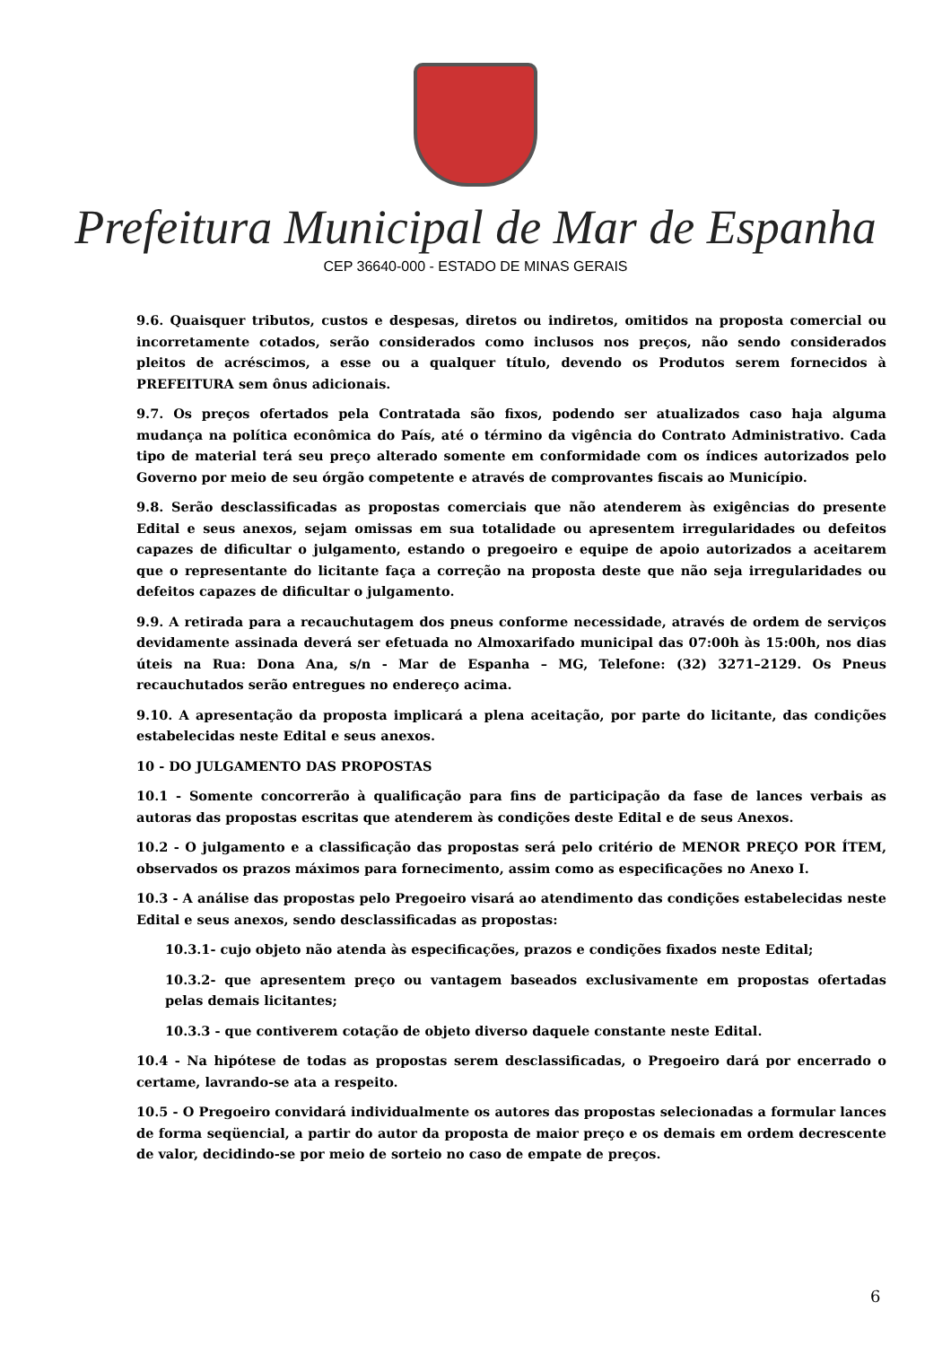Prefeitura Municipal de Mar de Espanha
CEP 36640-000 - ESTADO DE MINAS GERAIS
9.6. Quaisquer tributos, custos e despesas, diretos ou indiretos, omitidos na proposta comercial ou incorretamente cotados, serão considerados como inclusos nos preços, não sendo considerados pleitos de acréscimos, a esse ou a qualquer título, devendo os Produtos serem fornecidos à PREFEITURA sem ônus adicionais.
9.7. Os preços ofertados pela Contratada são fixos, podendo ser atualizados caso haja alguma mudança na política econômica do País, até o término da vigência do Contrato Administrativo. Cada tipo de material terá seu preço alterado somente em conformidade com os índices autorizados pelo Governo por meio de seu órgão competente e através de comprovantes fiscais ao Município.
9.8. Serão desclassificadas as propostas comerciais que não atenderem às exigências do presente Edital e seus anexos, sejam omissas em sua totalidade ou apresentem irregularidades ou defeitos capazes de dificultar o julgamento, estando o pregoeiro e equipe de apoio autorizados a aceitarem que o representante do licitante faça a correção na proposta deste que não seja irregularidades ou defeitos capazes de dificultar o julgamento.
9.9. A retirada para a recauchutagem dos pneus conforme necessidade, através de ordem de serviços devidamente assinada deverá ser efetuada no Almoxarifado municipal das 07:00h às 15:00h, nos dias úteis na Rua: Dona Ana, s/n - Mar de Espanha – MG, Telefone: (32) 3271–2129. Os Pneus recauchutados serão entregues no endereço acima.
9.10. A apresentação da proposta implicará a plena aceitação, por parte do licitante, das condições estabelecidas neste Edital e seus anexos.
10 - DO JULGAMENTO DAS PROPOSTAS
10.1 - Somente concorrerão à qualificação para fins de participação da fase de lances verbais as autoras das propostas escritas que atenderem às condições deste Edital e de seus Anexos.
10.2 - O julgamento e a classificação das propostas será pelo critério de MENOR PREÇO POR ÍTEM, observados os prazos máximos para fornecimento, assim como as especificações no Anexo I.
10.3 - A análise das propostas pelo Pregoeiro visará ao atendimento das condições estabelecidas neste Edital e seus anexos, sendo desclassificadas as propostas:
10.3.1- cujo objeto não atenda às especificações, prazos e condições fixados neste Edital;
10.3.2- que apresentem preço ou vantagem baseados exclusivamente em propostas ofertadas pelas demais licitantes;
10.3.3 - que contiverem cotação de objeto diverso daquele constante neste Edital.
10.4 - Na hipótese de todas as propostas serem desclassificadas, o Pregoeiro dará por encerrado o certame, lavrando-se ata a respeito.
10.5 - O Pregoeiro convidará individualmente os autores das propostas selecionadas a formular lances de forma seqüencial, a partir do autor da proposta de maior preço e os demais em ordem decrescente de valor, decidindo-se por meio de sorteio no caso de empate de preços.
6